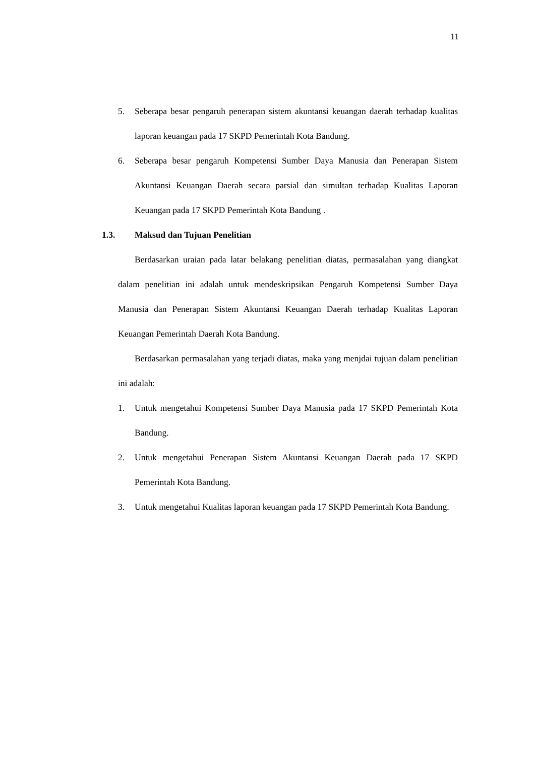11
5. Seberapa besar pengaruh penerapan sistem akuntansi keuangan daerah terhadap kualitas laporan keuangan pada 17 SKPD Pemerintah Kota Bandung.
6. Seberapa besar pengaruh Kompetensi Sumber Daya Manusia dan Penerapan Sistem Akuntansi Keuangan Daerah secara parsial dan simultan terhadap Kualitas Laporan Keuangan pada 17 SKPD Pemerintah Kota Bandung .
1.3. Maksud dan Tujuan Penelitian
Berdasarkan uraian pada latar belakang penelitian diatas, permasalahan yang diangkat dalam penelitian ini adalah untuk mendeskripsikan Pengaruh Kompetensi Sumber Daya Manusia dan Penerapan Sistem Akuntansi Keuangan Daerah terhadap Kualitas Laporan Keuangan Pemerintah Daerah Kota Bandung.
Berdasarkan permasalahan yang terjadi diatas, maka yang menjdai tujuan dalam penelitian ini adalah:
1. Untuk mengetahui Kompetensi Sumber Daya Manusia pada 17 SKPD Pemerintah Kota Bandung.
2. Untuk mengetahui Penerapan Sistem Akuntansi Keuangan Daerah pada 17 SKPD Pemerintah Kota Bandung.
3. Untuk mengetahui Kualitas laporan keuangan pada 17 SKPD Pemerintah Kota Bandung.